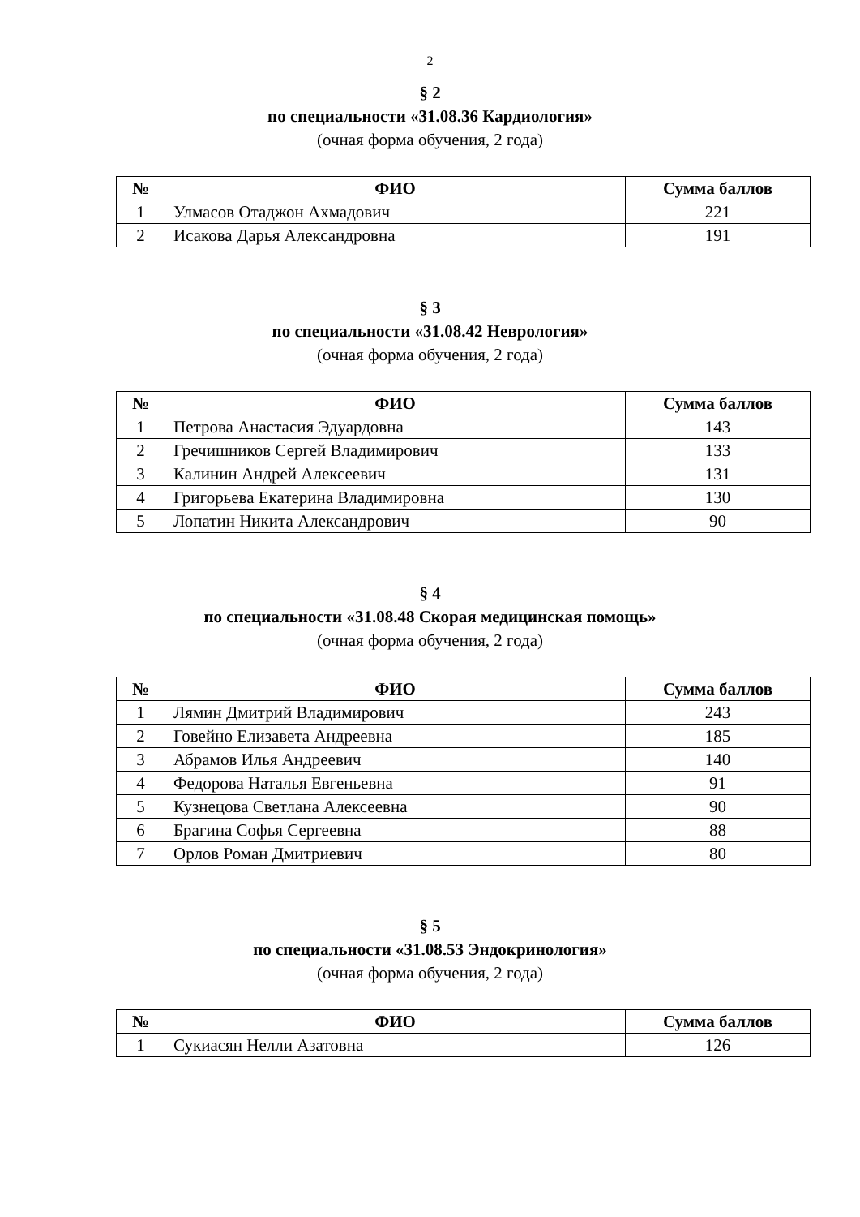2
§ 2
по специальности «31.08.36 Кардиология»
(очная форма обучения, 2 года)
| № | ФИО | Сумма баллов |
| --- | --- | --- |
| 1 | Улмасов Отаджон Ахмадович | 221 |
| 2 | Исакова Дарья Александровна | 191 |
§ 3
по специальности «31.08.42 Неврология»
(очная форма обучения, 2 года)
| № | ФИО | Сумма баллов |
| --- | --- | --- |
| 1 | Петрова Анастасия Эдуардовна | 143 |
| 2 | Гречишников Сергей Владимирович | 133 |
| 3 | Калинин Андрей Алексеевич | 131 |
| 4 | Григорьева Екатерина Владимировна | 130 |
| 5 | Лопатин Никита Александрович | 90 |
§ 4
по специальности «31.08.48 Скорая медицинская помощь»
(очная форма обучения, 2 года)
| № | ФИО | Сумма баллов |
| --- | --- | --- |
| 1 | Лямин Дмитрий Владимирович | 243 |
| 2 | Говейно Елизавета Андреевна | 185 |
| 3 | Абрамов Илья Андреевич | 140 |
| 4 | Федорова Наталья Евгеньевна | 91 |
| 5 | Кузнецова Светлана Алексеевна | 90 |
| 6 | Брагина Софья Сергеевна | 88 |
| 7 | Орлов Роман Дмитриевич | 80 |
§ 5
по специальности «31.08.53 Эндокринология»
(очная форма обучения, 2 года)
| № | ФИО | Сумма баллов |
| --- | --- | --- |
| 1 | Сукиасян Нелли Азатовна | 126 |